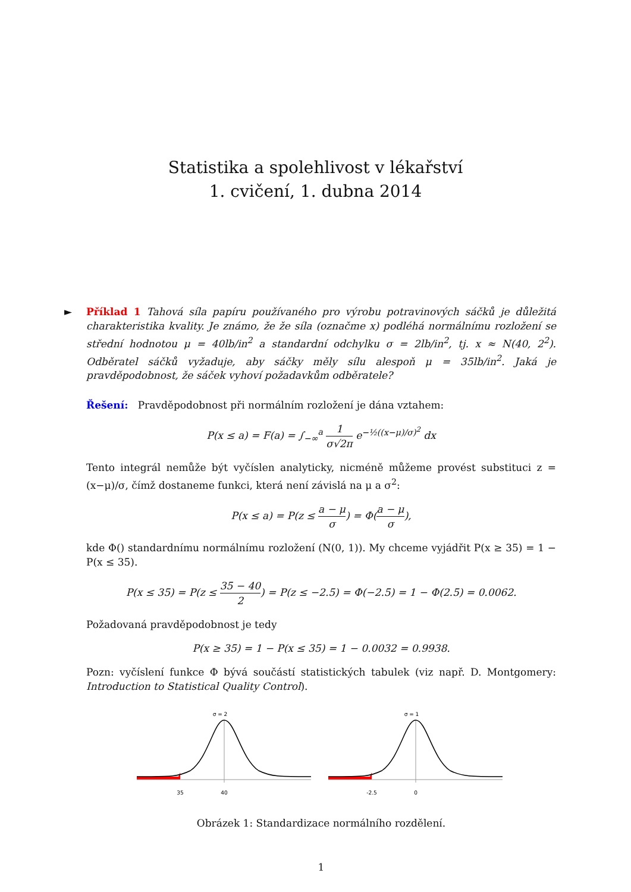Statistika a spolehlivost v lékařství
1. cvičení, 1. dubna 2014
► Příklad 1 Tahová síla papíru používaného pro výrobu potravinových sáčků je důležitá charakteristika kvality. Je známo, že že síla (označme x) podléhá normálnímu rozložení se střední hodnotou μ = 40lb/in<sup>2</sup> a standardní odchylku σ = 2lb/in<sup>2</sup>, tj. x ≈ N(40, 2<sup>2</sup>). Odběratel sáčků vyžaduje, aby sáčky měly sílu alespoň μ = 35lb/in<sup>2</sup>. Jaká je pravděpodobnost, že sáček vyhoví požadavkům odběratele?
Řešení: Pravděpodobnost při normálním rozložení je dána vztahem:
P(x ≤ a) = F(a) = ∫<sub>−∞</sub><sup>a</sup> 1 σ√2π e<sup>−½((x−μ)/σ)<sup>2</sup></sup> dx
Tento integrál nemůže být vyčíslen analyticky, nicméně můžeme provést substituci z = (x−μ)/σ, čímž dostaneme funkci, která není závislá na μ a σ<sup>2</sup>:
P(x ≤ a) = P(z ≤ a − μ σ) = Φ(a − μ σ),
kde Φ() standardnímu normálnímu rozložení (N(0, 1)). My chceme vyjádřit P(x ≥ 35) = 1 − P(x ≤ 35).
P(x ≤ 35) = P(z ≤ 35 − 40 2) = P(z ≤ −2.5) = Φ(−2.5) = 1 − Φ(2.5) = 0.0062.
Požadovaná pravděpodobnost je tedy
P(x ≥ 35) = 1 − P(x ≤ 35) = 1 − 0.0032 = 0.9938.
Pozn: vyčíslení funkce Φ bývá součástí statistických tabulek (viz např. D. Montgomery: Introduction to Statistical Quality Control).
σ = 2
35
40
σ = 1
-2.5
0
Obrázek 1: Standardizace normálního rozdělení.
1